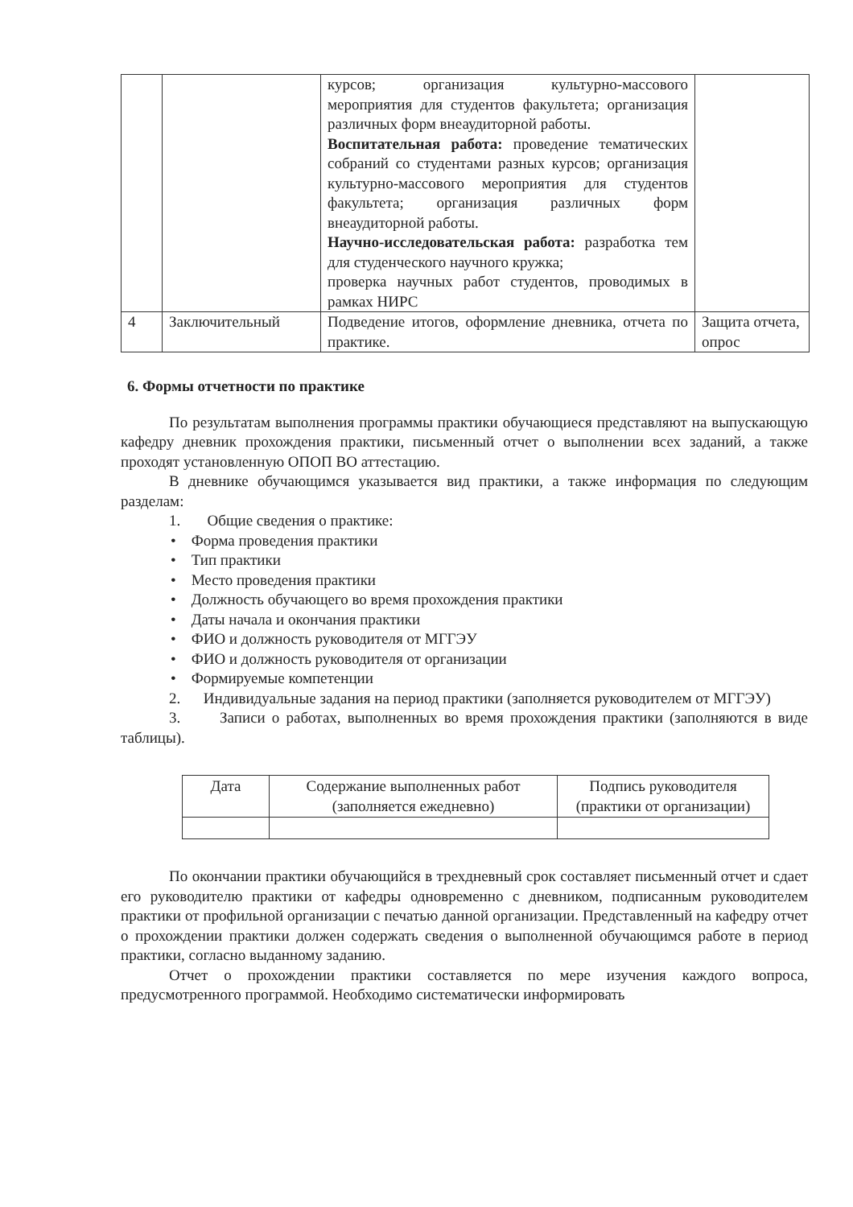| | | курсов; организация культурно-массового мероприятия для студентов факультета; организация различных форм внеаудиторной работы. Воспитательная работа: проведение тематических собраний со студентами разных курсов; организация культурно-массового мероприятия для студентов факультета; организация различных форм внеаудиторной работы. Научно-исследовательская работа: разработка тем для студенческого научного кружка; проверка научных работ студентов, проводимых в рамках НИРС | |
| 4 | Заключительный | Подведение итогов, оформление дневника, отчета по практике. | Защита отчета, опрос |
6. Формы отчетности по практике
По результатам выполнения программы практики обучающиеся представляют на выпускающую кафедру дневник прохождения практики, письменный отчет о выполнении всех заданий, а также проходят установленную ОПОП ВО аттестацию.
В дневнике обучающимся указывается вид практики, а также информация по следующим разделам:
1. Общие сведения о практике:
• Форма проведения практики
• Тип практики
• Место проведения практики
• Должность обучающего во время прохождения практики
• Даты начала и окончания практики
• ФИО и должность руководителя от МГГЭУ
• ФИО и должность руководителя от организации
• Формируемые компетенции
2. Индивидуальные задания на период практики (заполняется руководителем от МГГЭУ)
3. Записи о работах, выполненных во время прохождения практики (заполняются в виде таблицы).
| Дата | Содержание выполненных работ (заполняется ежедневно) | Подпись руководителя (практики от организации) |
По окончании практики обучающийся в трехдневный срок составляет письменный отчет и сдает его руководителю практики от кафедры одновременно с дневником, подписанным руководителем практики от профильной организации с печатью данной организации. Представленный на кафедру отчет о прохождении практики должен содержать сведения о выполненной обучающимся работе в период практики, согласно выданному заданию.
Отчет о прохождении практики составляется по мере изучения каждого вопроса, предусмотренного программой. Необходимо систематически информировать